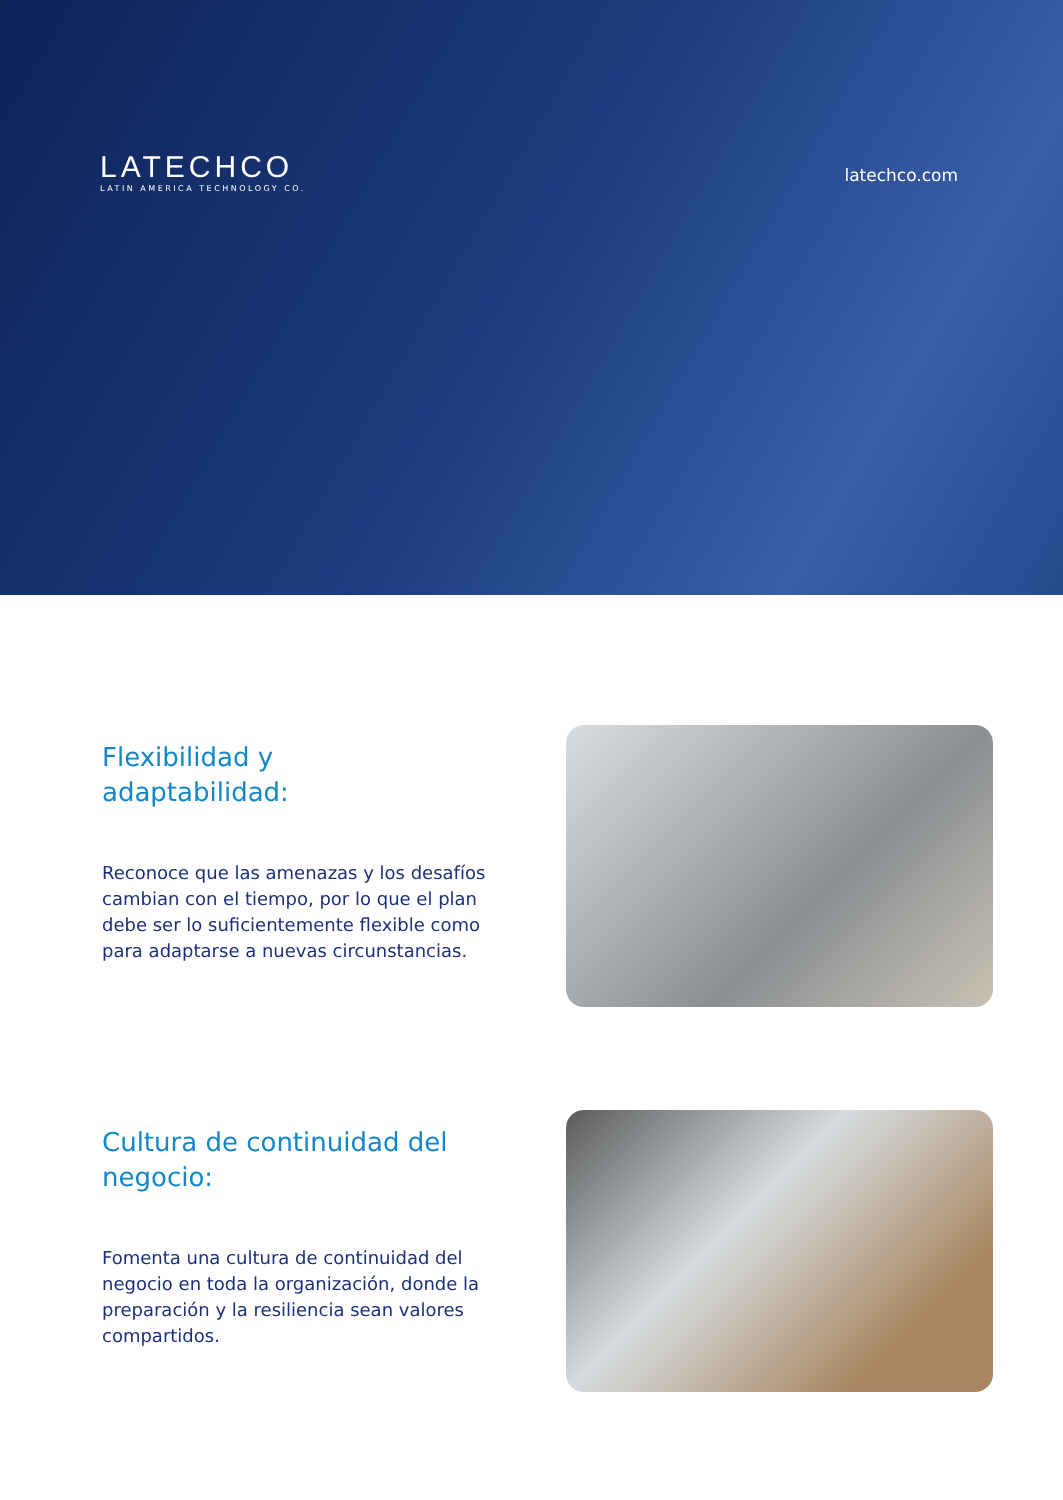LATECHCO
LATIN AMERICA TECHNOLOGY CO.
latechco.com
Flexibilidad y
adaptabilidad:
Reconoce que las amenazas y los desafíos cambian con el tiempo, por lo que el plan debe ser lo suficientemente flexible como para adaptarse a nuevas circunstancias.
Cultura de continuidad del
negocio:
Fomenta una cultura de continuidad del negocio en toda la organización, donde la preparación y la resiliencia sean valores compartidos.